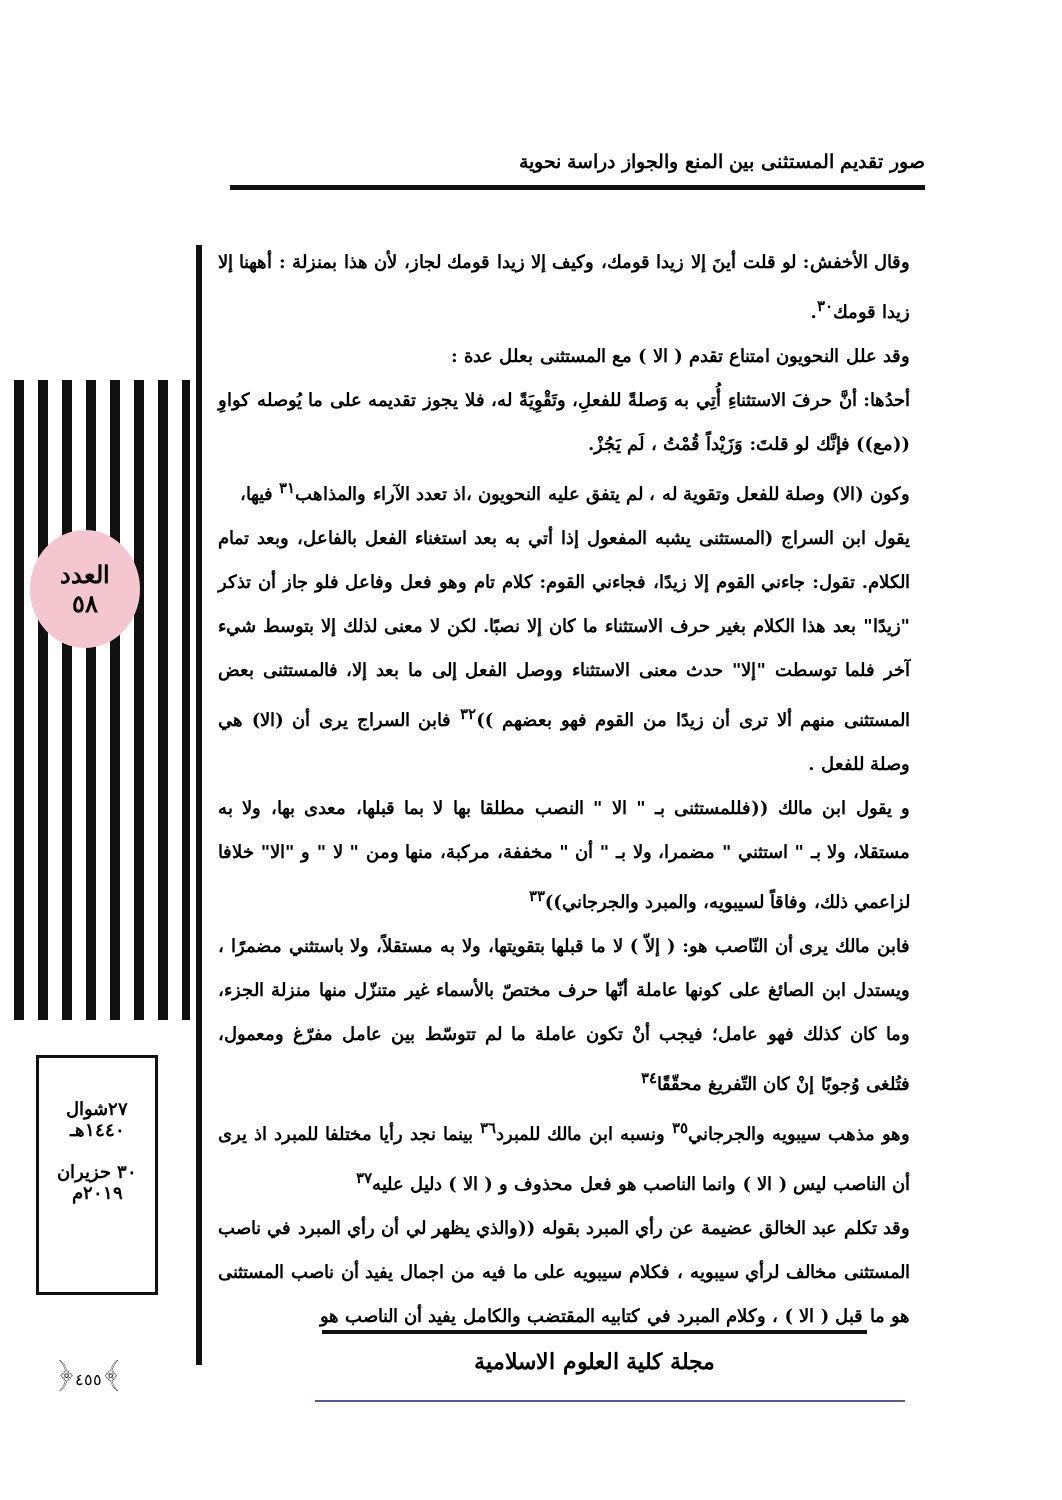صور تقديم المستثنى بين المنع والجواز دراسة نحوية
العدد
٥٨
٢٧شوال
١٤٤٠هـ
٣٠ حزيران
٢٠١٩م
﴿٤٥٥﴾
وقال الأخفش: لو قلت أينَ إلا زيدا قومك، وكيف إلا زيدا قومك لجاز، لأن هذا بمنزلة : أههنا إلا زيدا قومك<sup>٣٠</sup>.
وقد علل النحويون امتناع تقدم ( الا ) مع المستثنى بعلل عدة :
أحدُها: أنَّ حرفَ الاستثناءِ أُتِي به وَصلةً للفعلِ، وتَقْوِيَةً له، فلا يجوز تقديمه على ما يُوصله كواوِ ((مع)) فإنَّك لو قلتَ: وَزَيْداً قُمْتُ ، لَم يَجُزْ.
وكون (الا) وصلة للفعل وتقوية له ، لم يتفق عليه النحويون ،اذ تعدد الآراء والمذاهب<sup>٣١</sup> فيها،
يقول ابن السراج (المستثنى يشبه المفعول إذا أتي به بعد استغناء الفعل بالفاعل، وبعد تمام الكلام. تقول: جاءني القوم إلا زيدًا، فجاءني القوم: كلام تام وهو فعل وفاعل فلو جاز أن تذكر "زيدًا" بعد هذا الكلام بغير حرف الاستثناء ما كان إلا نصبًا. لكن لا معنى لذلك إلا بتوسط شيء آخر فلما توسطت "إلا" حدث معنى الاستثناء ووصل الفعل إلى ما بعد إلا، فالمستثنى بعض المستثنى منهم ألا ترى أن زيدًا من القوم فهو بعضهم ))<sup>٣٢</sup> فابن السراج يرى أن (الا) هي وصلة للفعل .
و يقول ابن مالك ((فللمستثنى بـ " الا " النصب مطلقا بها لا بما قبلها، معدى بها، ولا به مستقلا، ولا بـ " استثني " مضمرا، ولا بـ " أن " مخففة، مركبة، منها ومن " لا " و "الا" خلافا لزاعمي ذلك، وفاقاً لسيبويه، والمبرد والجرجاني))<sup>٣٣</sup>
فابن مالك يرى أن النّاصب هو: ( إلاّ ) لا ما قبلها بتقويتها، ولا به مستقلاً، ولا باستثني مضمرًا ، ويستدل ابن الصائغ على كونها عاملة أنّها حرف مختصّ بالأسماء غير متنزّل منها منزلة الجزء، وما كان كذلك فهو عامل؛ فيجب أنْ تكون عاملة ما لم تتوسّط بين عامل مفرّغ ومعمول، فتُلغى وُجوبًا إنْ كان التّفريغ محقّقًا<sup>٣٤</sup>
وهو مذهب سيبويه والجرجاني<sup>٣٥</sup> ونسبه ابن مالك للمبرد<sup>٣٦</sup> بينما نجد رأيا مختلفا للمبرد اذ يرى أن الناصب ليس ( الا ) وانما الناصب هو فعل محذوف و ( الا ) دليل عليه<sup>٣٧</sup>
وقد تكلم عبد الخالق عضيمة عن رأي المبرد بقوله ((والذي يظهر لي أن رأي المبرد في ناصب المستثنى مخالف لرأي سيبويه ، فكلام سيبويه على ما فيه من اجمال يفيد أن ناصب المستثنى هو ما قبل ( الا ) ، وكلام المبرد في كتابيه المقتضب والكامل يفيد أن الناصب هو
مجلة كلية العلوم الاسلامية